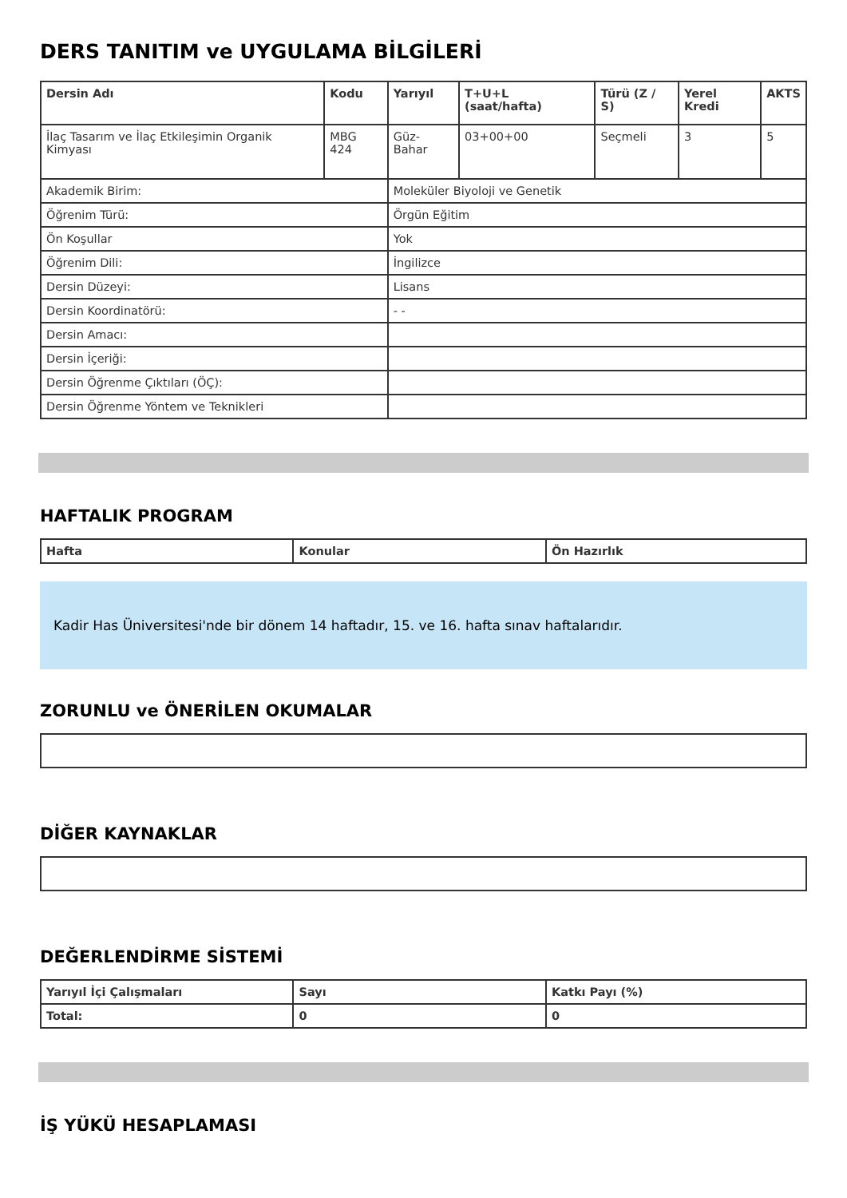DERS TANITIM ve UYGULAMA BİLGİLERİ
| Dersin Adı | Kodu | Yarıyıl | T+U+L (saat/hafta) | Türü (Z / S) | Yerel Kredi | AKTS |
| --- | --- | --- | --- | --- | --- | --- |
| İlaç Tasarım ve İlaç Etkileşimin Organik Kimyası | MBG 424 | Güz-Bahar | 03+00+00 | Seçmeli | 3 | 5 |
| Akademik Birim: | | Moleküler Biyoloji ve Genetik | | | | |
| Öğrenim Türü: | | Örgün Eğitim | | | | |
| Ön Koşullar | | Yok | | | | |
| Öğrenim Dili: | | İngilizce | | | | |
| Dersin Düzeyi: | | Lisans | | | | |
| Dersin Koordinatörü: | | - - | | | | |
| Dersin Amacı: | | | | | | |
| Dersin İçeriği: | | | | | | |
| Dersin Öğrenme Çıktıları (ÖÇ): | | | | | | |
| Dersin Öğrenme Yöntem ve Teknikleri | | | | | | |
HAFTALIK PROGRAM
| Hafta | Konular | Ön Hazırlık |
| --- | --- | --- |
Kadir Has Üniversitesi'nde bir dönem 14 haftadır, 15. ve 16. hafta sınav haftalarıdır.
ZORUNLU ve ÖNERİLEN OKUMALAR
DİĞER KAYNAKLAR
DEĞERLENDİRME SİSTEMİ
| Yarıyıl İçi Çalışmaları | Sayı | Katkı Payı (%) |
| --- | --- | --- |
| Total: | 0 | 0 |
İŞ YÜKÜ HESAPLAMASI